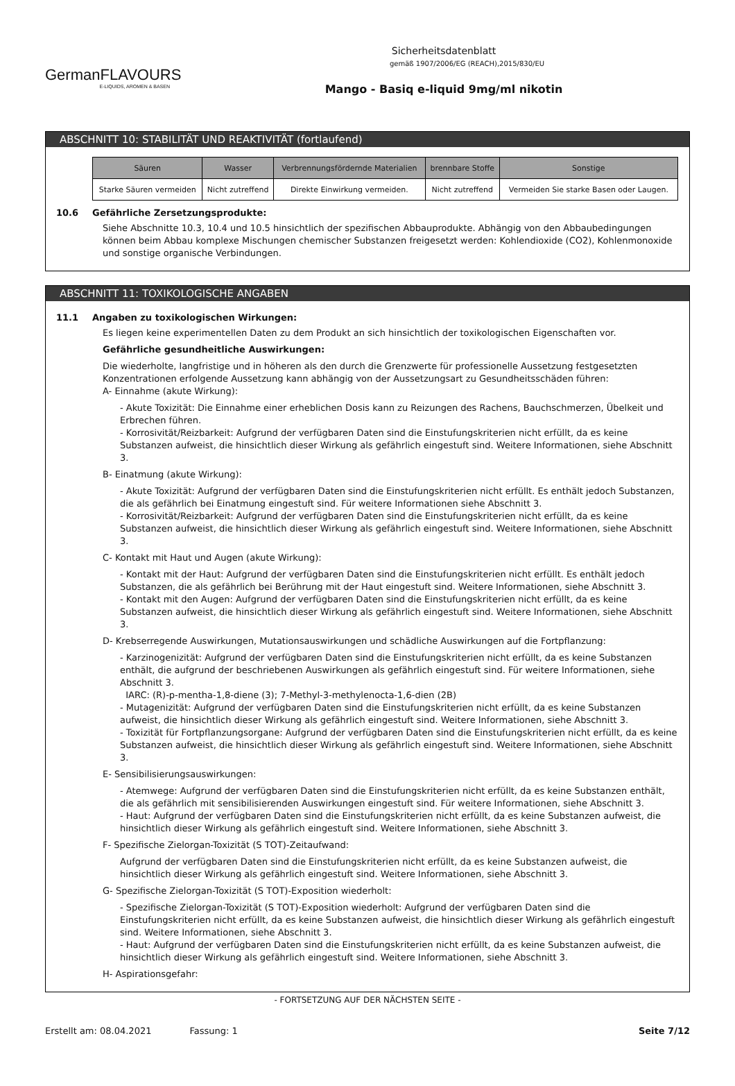GermanFLAVOURS
E-LIQUIDS, AROMEN & BASEN
Sicherheitsdatenblatt
gemäß 1907/2006/EG (REACH),2015/830/EU
Mango - Basiq e-liquid 9mg/ml nikotin
ABSCHNITT 10: STABILITÄT UND REAKTIVITÄT (fortlaufend)
| Säuren | Wasser | Verbrennungsfördernde Materialien | brennbare Stoffe | Sonstige |
| --- | --- | --- | --- | --- |
| Starke Säuren vermeiden | Nicht zutreffend | Direkte Einwirkung vermeiden. | Nicht zutreffend | Vermeiden Sie starke Basen oder Laugen. |
10.6 Gefährliche Zersetzungsprodukte:
Siehe Abschnitte 10.3, 10.4 und 10.5 hinsichtlich der spezifischen Abbauprodukte. Abhängig von den Abbaubedingungen können beim Abbau komplexe Mischungen chemischer Substanzen freigesetzt werden: Kohlendioxide (CO2), Kohlenmonoxide und sonstige organische Verbindungen.
ABSCHNITT 11: TOXIKOLOGISCHE ANGABEN
11.1 Angaben zu toxikologischen Wirkungen:
Es liegen keine experimentellen Daten zu dem Produkt an sich hinsichtlich der toxikologischen Eigenschaften vor.
Gefährliche gesundheitliche Auswirkungen:
Die wiederholte, langfristige und in höheren als den durch die Grenzwerte für professionelle Aussetzung festgesetzten Konzentrationen erfolgende Aussetzung kann abhängig von der Aussetzungsart zu Gesundheitsschäden führen:
A- Einnahme (akute Wirkung):
- Akute Toxizität: Die Einnahme einer erheblichen Dosis kann zu Reizungen des Rachens, Bauchschmerzen, Übelkeit und Erbrechen führen.
- Korrosivität/Reizbarkeit: Aufgrund der verfügbaren Daten sind die Einstufungskriterien nicht erfüllt, da es keine Substanzen aufweist, die hinsichtlich dieser Wirkung als gefährlich eingestuft sind. Weitere Informationen, siehe Abschnitt 3.
B- Einatmung (akute Wirkung):
- Akute Toxizität: Aufgrund der verfügbaren Daten sind die Einstufungskriterien nicht erfüllt. Es enthält jedoch Substanzen, die als gefährlich bei Einatmung eingestuft sind. Für weitere Informationen siehe Abschnitt 3.
- Korrosivität/Reizbarkeit: Aufgrund der verfügbaren Daten sind die Einstufungskriterien nicht erfüllt, da es keine Substanzen aufweist, die hinsichtlich dieser Wirkung als gefährlich eingestuft sind. Weitere Informationen, siehe Abschnitt 3.
C- Kontakt mit Haut und Augen (akute Wirkung):
- Kontakt mit der Haut: Aufgrund der verfügbaren Daten sind die Einstufungskriterien nicht erfüllt. Es enthält jedoch Substanzen, die als gefährlich bei Berührung mit der Haut eingestuft sind. Weitere Informationen, siehe Abschnitt 3.
- Kontakt mit den Augen: Aufgrund der verfügbaren Daten sind die Einstufungskriterien nicht erfüllt, da es keine Substanzen aufweist, die hinsichtlich dieser Wirkung als gefährlich eingestuft sind. Weitere Informationen, siehe Abschnitt 3.
D- Krebserregende Auswirkungen, Mutationsauswirkungen und schädliche Auswirkungen auf die Fortpflanzung:
- Karzinogenizität: Aufgrund der verfügbaren Daten sind die Einstufungskriterien nicht erfüllt, da es keine Substanzen enthält, die aufgrund der beschriebenen Auswirkungen als gefährlich eingestuft sind. Für weitere Informationen, siehe Abschnitt 3.
IARC: (R)-p-mentha-1,8-diene (3); 7-Methyl-3-methylenocta-1,6-dien (2B)
- Mutagenizität: Aufgrund der verfügbaren Daten sind die Einstufungskriterien nicht erfüllt, da es keine Substanzen aufweist, die hinsichtlich dieser Wirkung als gefährlich eingestuft sind. Weitere Informationen, siehe Abschnitt 3.
- Toxizität für Fortpflanzungsorgane: Aufgrund der verfügbaren Daten sind die Einstufungskriterien nicht erfüllt, da es keine Substanzen aufweist, die hinsichtlich dieser Wirkung als gefährlich eingestuft sind. Weitere Informationen, siehe Abschnitt 3.
E- Sensibilisierungsauswirkungen:
- Atemwege: Aufgrund der verfügbaren Daten sind die Einstufungskriterien nicht erfüllt, da es keine Substanzen enthält, die als gefährlich mit sensibilisierenden Auswirkungen eingestuft sind. Für weitere Informationen, siehe Abschnitt 3.
- Haut: Aufgrund der verfügbaren Daten sind die Einstufungskriterien nicht erfüllt, da es keine Substanzen aufweist, die hinsichtlich dieser Wirkung als gefährlich eingestuft sind. Weitere Informationen, siehe Abschnitt 3.
F- Spezifische Zielorgan-Toxizität (S TOT)-Zeitaufwand:
Aufgrund der verfügbaren Daten sind die Einstufungskriterien nicht erfüllt, da es keine Substanzen aufweist, die hinsichtlich dieser Wirkung als gefährlich eingestuft sind. Weitere Informationen, siehe Abschnitt 3.
G- Spezifische Zielorgan-Toxizität (S TOT)-Exposition wiederholt:
- Spezifische Zielorgan-Toxizität (S TOT)-Exposition wiederholt: Aufgrund der verfügbaren Daten sind die Einstufungskriterien nicht erfüllt, da es keine Substanzen aufweist, die hinsichtlich dieser Wirkung als gefährlich eingestuft sind. Weitere Informationen, siehe Abschnitt 3.
- Haut: Aufgrund der verfügbaren Daten sind die Einstufungskriterien nicht erfüllt, da es keine Substanzen aufweist, die hinsichtlich dieser Wirkung als gefährlich eingestuft sind. Weitere Informationen, siehe Abschnitt 3.
H- Aspirationsgefahr:
- FORTSETZUNG AUF DER NÄCHSTEN SEITE -
Erstellt am: 08.04.2021 Fassung: 1 Seite 7/12